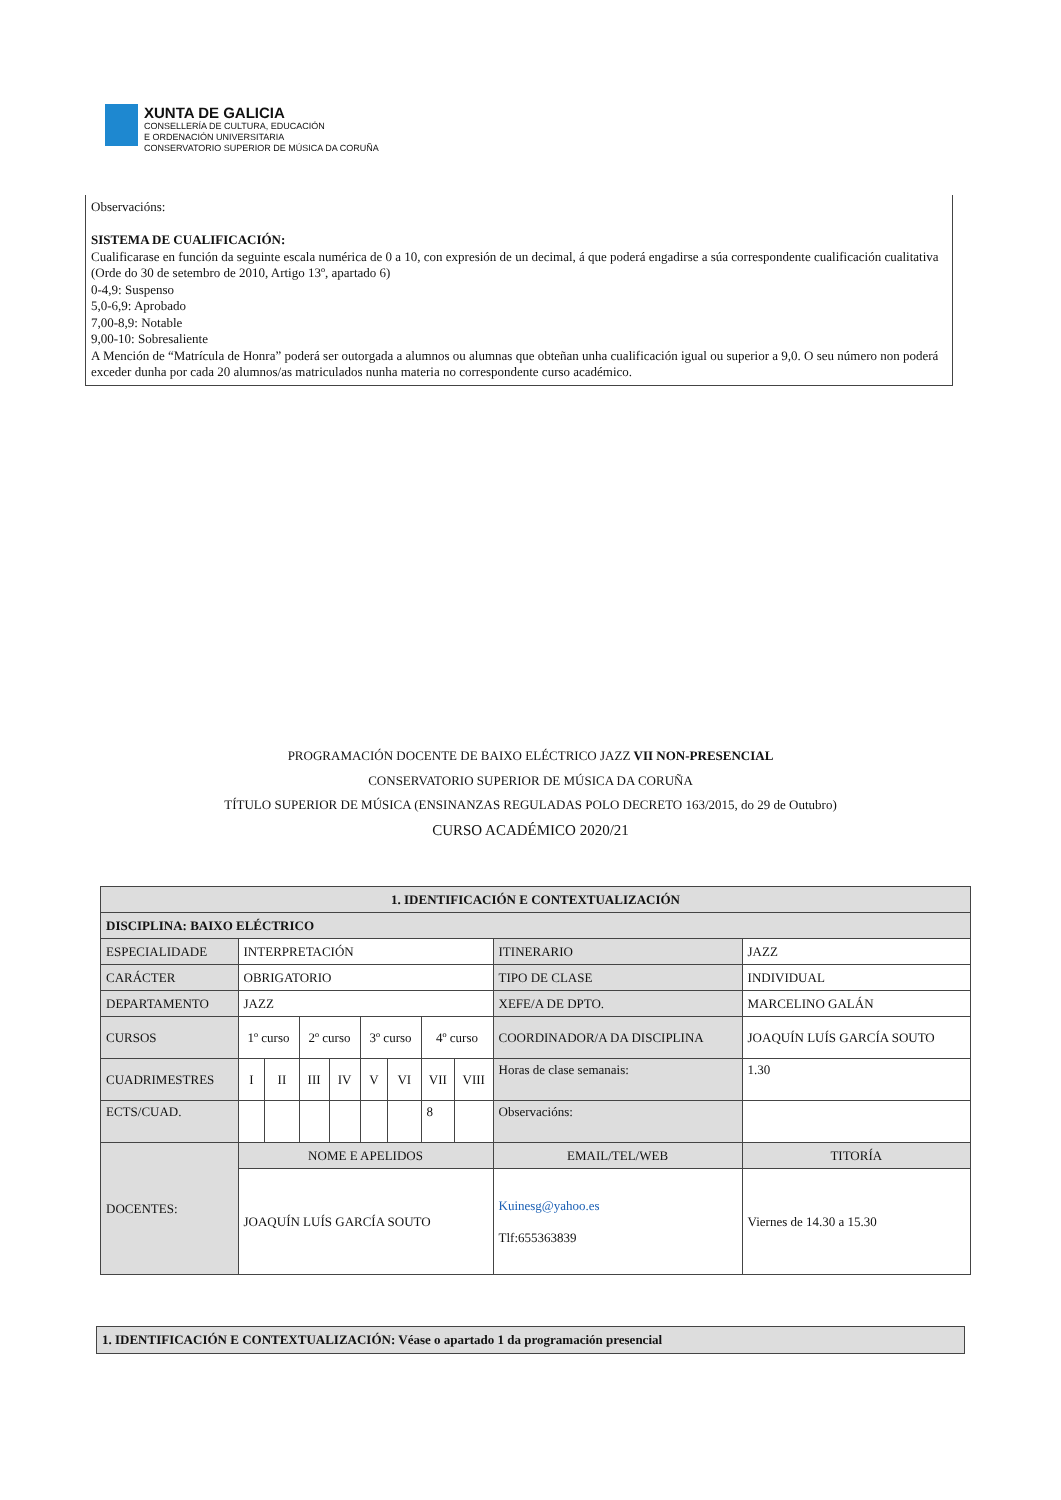XUNTA DE GALICIA
CONSELLERÍA DE CULTURA, EDUCACIÓN
E ORDENACIÓN UNIVERSITARIA
CONSERVATORIO SUPERIOR DE MÚSICA DA CORUÑA
Observacións:
SISTEMA DE CUALIFICACIÓN:
Cualificarase en función da seguinte escala numérica de 0 a 10, con expresión de un decimal, á que poderá engadirse a súa correspondente cualificación cualitativa (Orde do 30 de setembro de 2010, Artigo 13º, apartado 6)
0-4,9: Suspenso
5,0-6,9: Aprobado
7,00-8,9: Notable
9,00-10: Sobresaliente
A Mención de “Matrícula de Honra” poderá ser outorgada a alumnos ou alumnas que obteñan unha cualificación igual ou superior a 9,0. O seu número non poderá exceder dunha por cada 20 alumnos/as matriculados nunha materia no correspondente curso académico.
PROGRAMACIÓN DOCENTE DE BAIXO ELÉCTRICO JAZZ VII NON-PRESENCIAL
CONSERVATORIO SUPERIOR DE MÚSICA DA CORUÑA
TÍTULO SUPERIOR DE MÚSICA (ENSINANZAS REGULADAS POLO DECRETO 163/2015, do 29 de Outubro)
CURSO ACADÉMICO 2020/21
| 1. IDENTIFICACIÓN E CONTEXTUALIZACIÓN | | | | | | | | | | |
| DISCIPLINA: BAIXO ELÉCTRICO | | | | | | | | | | |
| ESPECIALIDADE | INTERPRETACIÓN | | | | | | | | ITINERARIO | JAZZ |
| CARÁCTER | OBRIGATORIO | | | | | | | | TIPO DE CLASE | INDIVIDUAL |
| DEPARTAMENTO | JAZZ | | | | | | | | XEFE/A DE DPTO. | MARCELINO GALÁN |
| CURSOS | 1º curso | | 2º curso | | 3º curso | | 4º curso | | COORDINADOR/A DA DISCIPLINA | JOAQUÍN LUÍS GARCÍA SOUTO |
| CUADRIMESTRES | I | II | III | IV | V | VI | VII | VIII | Horas de clase semanais: | 1.30 |
| ECTS/CUAD. | | | | | | | 8 | | Observacións: | |
| DOCENTES: | NOME E APELIDOS | | | | | | | | EMAIL/TEL/WEB | TITORÍA |
| | JOAQUÍN LUÍS GARCÍA SOUTO | | | | | | | | Kuinesg@yahoo.es Tlf:655363839 | Viernes de 14.30 a 15.30 |
1. IDENTIFICACIÓN E CONTEXTUALIZACIÓN: Véase o apartado 1 da programación presencial